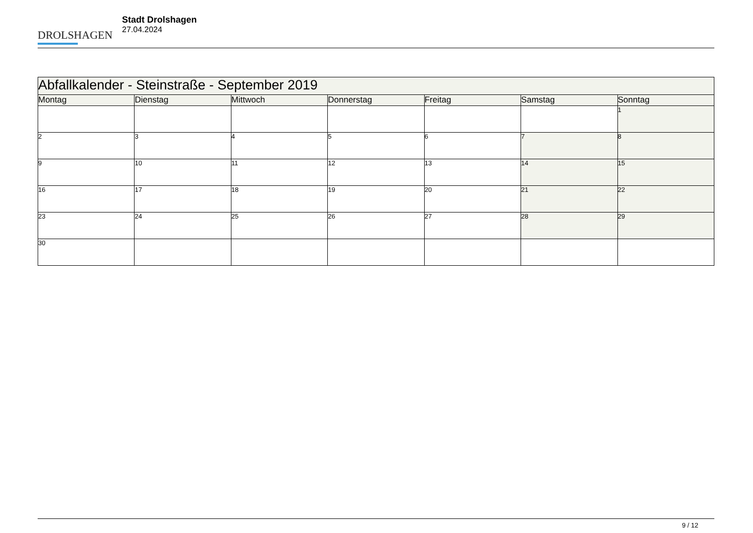DROLSHAGEN
Stadt Drolshagen
27.04.2024
| Abfallkalender - Steinstraße - September 2019 | | | | | | |
| --- | --- | --- | --- | --- | --- | --- |
| Montag | Dienstag | Mittwoch | Donnerstag | Freitag | Samstag | Sonntag |
| | | | | | | 1 |
| 2 | 3 | 4 | 5 | 6 | 7 | 8 |
| 9 | 10 | 11 | 12 | 13 | 14 | 15 |
| 16 | 17 | 18 | 19 | 20 | 21 | 22 |
| 23 | 24 | 25 | 26 | 27 | 28 | 29 |
| 30 | | | | | | |
9 / 12